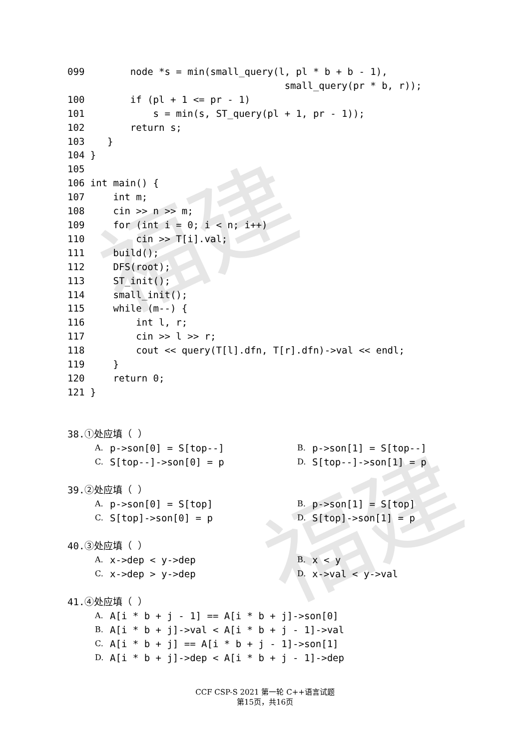福建
福建
099        node *s = min(small_query(l, pl * b + b - 1),
                                      small_query(pr * b, r));
100        if (pl + 1 <= pr - 1)
101            s = min(s, ST_query(pl + 1, pr - 1));
102        return s;
103    }
104 }
105
106 int main() {
107     int m;
108     cin >> n >> m;
109     for (int i = 0; i < n; i++)
110         cin >> T[i].val;
111     build();
112     DFS(root);
113     ST_init();
114     small_init();
115     while (m--) {
116         int l, r;
117         cin >> l >> r;
118         cout << query(T[l].dfn, T[r].dfn)->val << endl;
119     }
120     return 0;
121 }
38.①处应填（ ）
A. p->son[0] = S[top--] B. p->son[1] = S[top--]
C. S[top--]->son[0] = p D. S[top--]->son[1] = p
39.②处应填（ ）
A. p->son[0] = S[top] B. p->son[1] = S[top]
C. S[top]->son[0] = p D. S[top]->son[1] = p
40.③处应填（ ）
A. x->dep < y->dep B. x < y
C. x->dep > y->dep D. x->val < y->val
41.④处应填（ ）
A. A[i * b + j - 1] == A[i * b + j]->son[0]
B. A[i * b + j]->val < A[i * b + j - 1]->val
C. A[i * b + j] == A[i * b + j - 1]->son[1]
D. A[i * b + j]->dep < A[i * b + j - 1]->dep
CCF CSP-S 2021 第一轮 C++语言试题
第15页，共16页